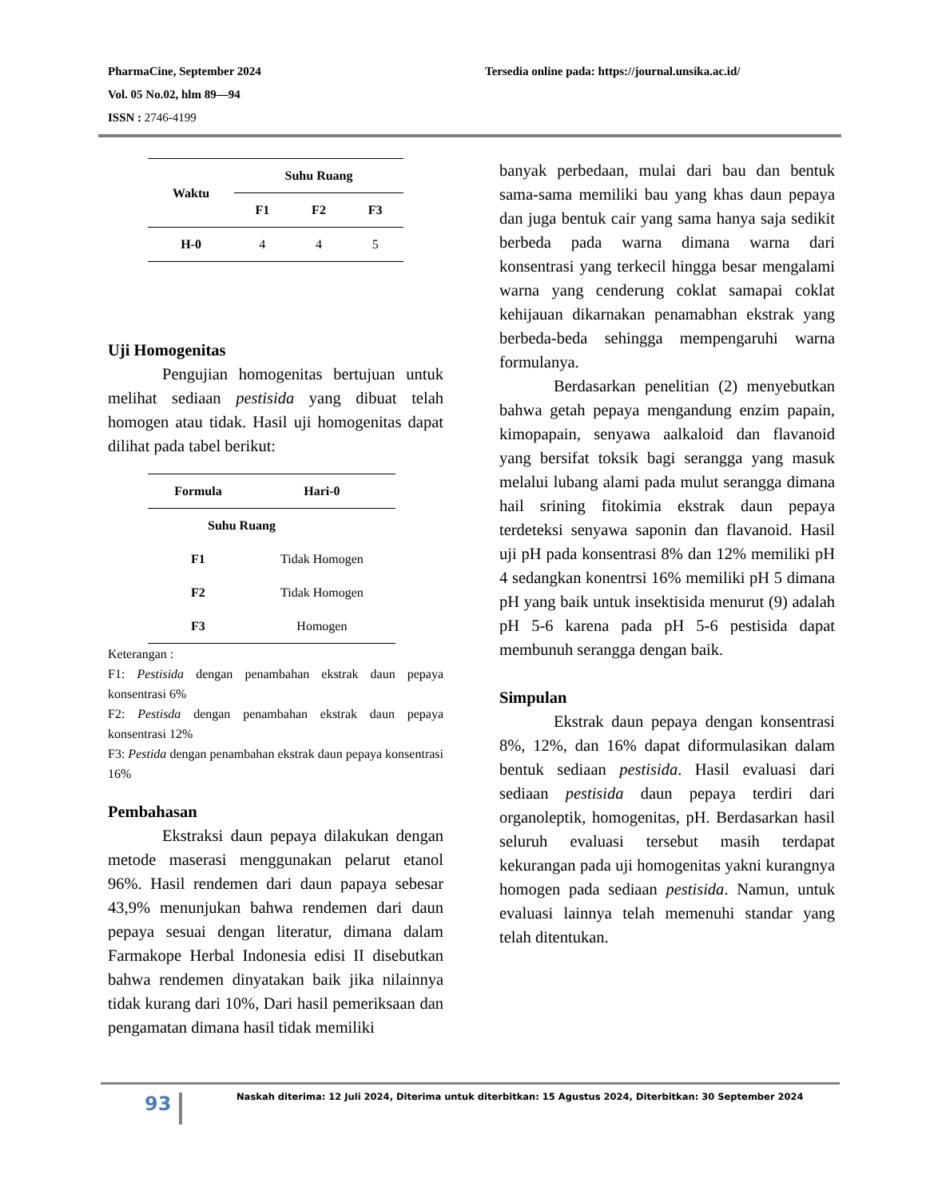Tersedia online pada: https://journal.unsika.ac.id/
PharmaCine, September 2024
Vol. 05 No.02, hlm 89—94
ISSN : 2746-4199
| Waktu | Suhu Ruang | | |
| --- | --- | --- | --- |
| | F1 | F2 | F3 |
| H-0 | 4 | 4 | 5 |
Uji Homogenitas
Pengujian homogenitas bertujuan untuk melihat sediaan pestisida yang dibuat telah homogen atau tidak. Hasil uji homogenitas dapat dilihat pada tabel berikut:
| Formula | Hari-0 |
| --- | --- |
| Suhu Ruang | |
| F1 | Tidak Homogen |
| F2 | Tidak Homogen |
| F3 | Homogen |
Keterangan :
F1: Pestisida dengan penambahan ekstrak daun pepaya konsentrasi 6%
F2: Pestisda dengan penambahan ekstrak daun pepaya konsentrasi 12%
F3: Pestida dengan penambahan ekstrak daun pepaya konsentrasi 16%
Pembahasan
Ekstraksi daun pepaya dilakukan dengan metode maserasi menggunakan pelarut etanol 96%. Hasil rendemen dari daun papaya sebesar 43,9% menunjukan bahwa rendemen dari daun pepaya sesuai dengan literatur, dimana dalam Farmakope Herbal Indonesia edisi II disebutkan bahwa rendemen dinyatakan baik jika nilainnya tidak kurang dari 10%, Dari hasil pemeriksaan dan pengamatan dimana hasil tidak memiliki
banyak perbedaan, mulai dari bau dan bentuk sama-sama memiliki bau yang khas daun pepaya dan juga bentuk cair yang sama hanya saja sedikit berbeda pada warna dimana warna dari konsentrasi yang terkecil hingga besar mengalami warna yang cenderung coklat samapai coklat kehijauan dikarnakan penamabhan ekstrak yang berbeda-beda sehingga mempengaruhi warna formulanya.
Berdasarkan penelitian (2) menyebutkan bahwa getah pepaya mengandung enzim papain, kimopapain, senyawa aalkaloid dan flavanoid yang bersifat toksik bagi serangga yang masuk melalui lubang alami pada mulut serangga dimana hail srining fitokimia ekstrak daun pepaya terdeteksi senyawa saponin dan flavanoid. Hasil uji pH pada konsentrasi 8% dan 12% memiliki pH 4 sedangkan konentrsi 16% memiliki pH 5 dimana pH yang baik untuk insektisida menurut (9) adalah pH 5-6 karena pada pH 5-6 pestisida dapat membunuh serangga dengan baik.
Simpulan
Ekstrak daun pepaya dengan konsentrasi 8%, 12%, dan 16% dapat diformulasikan dalam bentuk sediaan pestisida. Hasil evaluasi dari sediaan pestisida daun pepaya terdiri dari organoleptik, homogenitas, pH. Berdasarkan hasil seluruh evaluasi tersebut masih terdapat kekurangan pada uji homogenitas yakni kurangnya homogen pada sediaan pestisida. Namun, untuk evaluasi lainnya telah memenuhi standar yang telah ditentukan.
93
Naskah diterima: 12 Juli 2024, Diterima untuk diterbitkan: 15 Agustus 2024, Diterbitkan: 30 September 2024